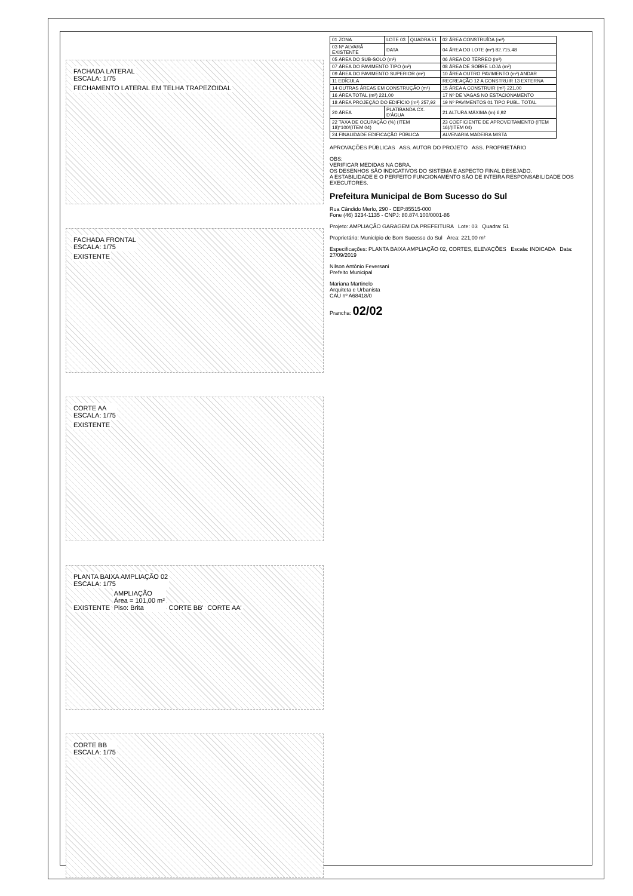FACHADA LATERAL
ESCALA: 1/75
FECHAMENTO LATERAL EM TELHA TRAPEZOIDAL
FACHADA FRONTAL
ESCALA: 1/75
EXISTENTE
CORTE AA
ESCALA: 1/75
EXISTENTE
PLANTA BAIXA AMPLIAÇÃO 02
ESCALA: 1/75
EXISTENTE
AMPLIAÇÃO
Área = 101,00 m²
Piso: Brita
CORTE BB' CORTE AA'
CORTE BB
ESCALA: 1/75
| 01 ZONA | LOTE 03 | QUADRA 51 | 02 ÁREA CONSTRUÍDA (m²) |
| 03 Nº ALVARÁ EXISTENTE | DATA | | 04 ÁREA DO LOTE (m²) 82.715,48 |
| 05 ÁREA DO SUB-SOLO (m²) | | | 06 ÁREA DO TÉRREO (m²) |
| 07 ÁREA DO PAVIMENTO TIPO (m²) | | | 08 ÁREA DE SOBRE LOJA (m²) |
| 09 ÁREA DO PAVIMENTO SUPERIOR (m²) | | | 10 ÁREA OUTRO PAVIMENTO (m²) ANDAR |
| 11 EDÍCULA | | | RECREAÇÃO 12 A CONSTRUIR 13 EXTERNA |
| 14 OUTRAS ÁREAS EM CONSTRUÇÃO (m²) | | | 15 ÁREA A CONSTRUIR (m²) 221,00 |
| 16 ÁREA TOTAL (m²) 221,00 | | | 17 Nº DE VAGAS NO ESTACIONAMENTO |
| 18 ÁREA PROJEÇÃO DO EDIFÍCIO (m²) 257,92 | | | 19 Nº PAVIMENTOS 01 TIPO PUBL. TOTAL |
| 20 ÁREA | PLATIBANDA CX. D'ÁGUA | | 21 ALTURA MÁXIMA (m) 6,92 |
| 22 TAXA DE OCUPAÇÃO (%) (ITEM 18)*100/(ITEM 04) | | | 23 COEFICIENTE DE APROVEITAMENTO (ITEM 16)/(ITEM 04) |
| 24 FINALIDADE EDIFICAÇÃO PÚBLICA | | | ALVENARIA MADEIRA MISTA |
APROVAÇÕES PÚBLICAS ASS. AUTOR DO PROJETO ASS. PROPRIETÁRIO
OBS:
VERIFICAR MEDIDAS NA OBRA.
OS DESENHOS SÃO INDICATIVOS DO SISTEMA E ASPECTO FINAL DESEJADO.
A ESTABILIDADE E O PERFEITO FUNCIONAMENTO SÃO DE INTEIRA RESPONSABILIDADE DOS EXECUTORES.
Prefeitura Municipal de Bom Sucesso do Sul
Rua Cândido Merlo, 290 - CEP:85515-000
Fone (46) 3234-1135 - CNPJ: 80.874.100/0001-86
Projeto: AMPLIAÇÃO GARAGEM DA PREFEITURA Lote: 03 Quadra: 51
Proprietário: Município de Bom Sucesso do Sul Área: 221,00 m²
Especificações: PLANTA BAIXA AMPLIAÇÃO 02, CORTES, ELEVAÇÕES Escala: INDICADA Data: 27/09/2019
Nilson Antônio Feversani
Prefeito Municipal
Mariana Martinelo
Arquiteta e Urbanista
CAU nº A68418/0
Prancha: 02/02